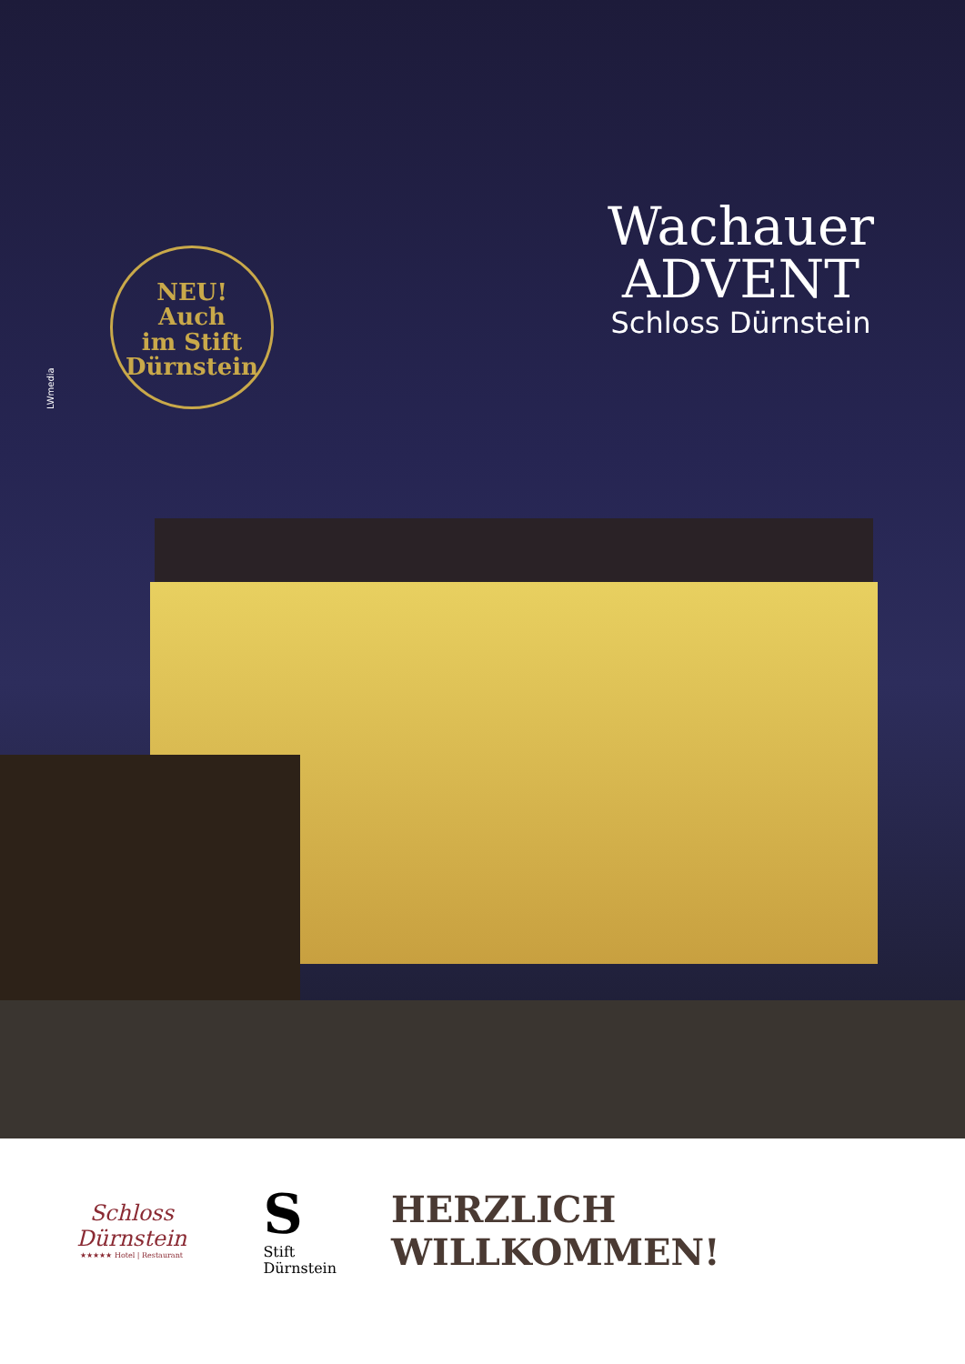LWmedia
NEU!
Auch
im Stift
Dürnstein
Wachauer
ADVENT
Schloss Dürnstein
Schloss Dürnstein
★★★★★ Hotel | Restaurant
S Stift
Dürnstein
HERZLICH WILLKOMMEN!